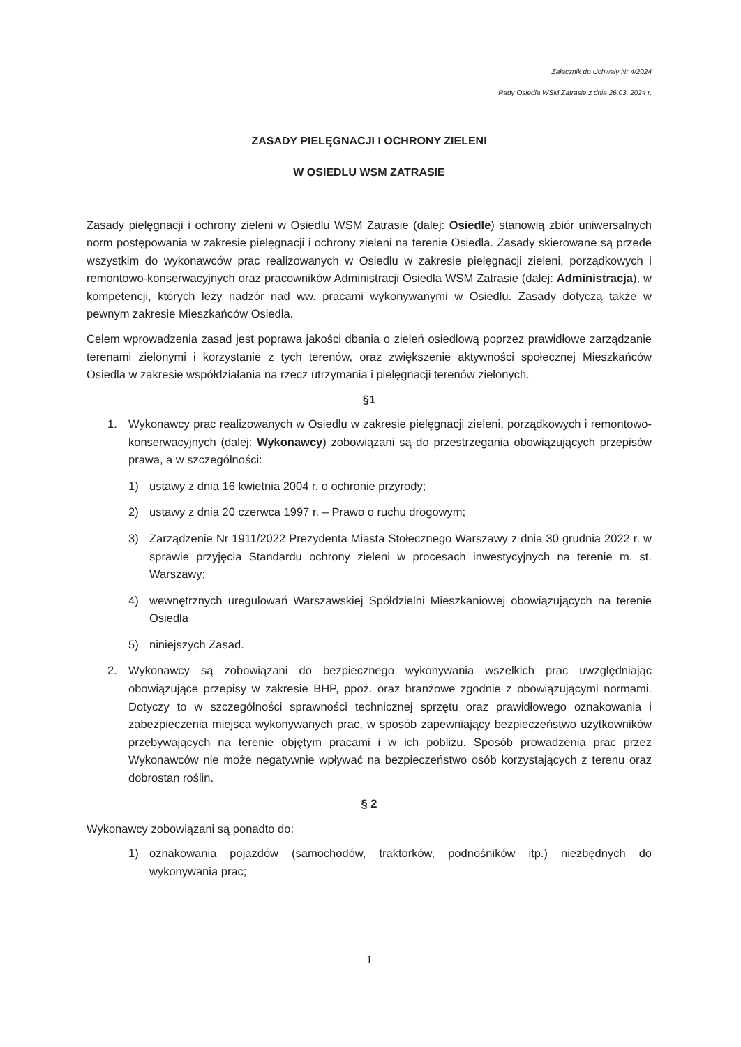Załącznik do Uchwały Nr 4/2024
Rady Osiedla WSM Zatrasie z dnia 26.03. 2024 r.
ZASADY PIELĘGNACJI I OCHRONY ZIELENI
W OSIEDLU WSM ZATRASIE
Zasady pielęgnacji i ochrony zieleni w Osiedlu WSM Zatrasie (dalej: Osiedle) stanowią zbiór uniwersalnych norm postępowania w zakresie pielęgnacji i ochrony zieleni na terenie Osiedla. Zasady skierowane są przede wszystkim do wykonawców prac realizowanych w Osiedlu w zakresie pielęgnacji zieleni, porządkowych i remontowo-konserwacyjnych oraz pracowników Administracji Osiedla WSM Zatrasie (dalej: Administracja), w kompetencji, których leży nadzór nad ww. pracami wykonywanymi w Osiedlu. Zasady dotyczą także w pewnym zakresie Mieszkańców Osiedla.
Celem wprowadzenia zasad jest poprawa jakości dbania o zieleń osiedlową poprzez prawidłowe zarządzanie terenami zielonymi i korzystanie z tych terenów, oraz zwiększenie aktywności społecznej Mieszkańców Osiedla w zakresie współdziałania na rzecz utrzymania i pielęgnacji terenów zielonych.
§1
1. Wykonawcy prac realizowanych w Osiedlu w zakresie pielęgnacji zieleni, porządkowych i remontowo-konserwacyjnych (dalej: Wykonawcy) zobowiązani są do przestrzegania obowiązujących przepisów prawa, a w szczególności:
1) ustawy z dnia 16 kwietnia 2004 r. o ochronie przyrody;
2) ustawy z dnia 20 czerwca 1997 r. – Prawo o ruchu drogowym;
3) Zarządzenie Nr 1911/2022 Prezydenta Miasta Stołecznego Warszawy z dnia 30 grudnia 2022 r. w sprawie przyjęcia Standardu ochrony zieleni w procesach inwestycyjnych na terenie m. st. Warszawy;
4) wewnętrznych uregulowań Warszawskiej Spółdzielni Mieszkaniowej obowiązujących na terenie Osiedla
5) niniejszych Zasad.
2. Wykonawcy są zobowiązani do bezpiecznego wykonywania wszelkich prac uwzględniając obowiązujące przepisy w zakresie BHP, ppoż. oraz branżowe zgodnie z obowiązującymi normami. Dotyczy to w szczególności sprawności technicznej sprzętu oraz prawidłowego oznakowania i zabezpieczenia miejsca wykonywanych prac, w sposób zapewniający bezpieczeństwo użytkowników przebywających na terenie objętym pracami i w ich pobliżu. Sposób prowadzenia prac przez Wykonawców nie może negatywnie wpływać na bezpieczeństwo osób korzystających z terenu oraz dobrostan roślin.
§ 2
Wykonawcy zobowiązani są ponadto do:
1) oznakowania pojazdów (samochodów, traktorków, podnośników itp.) niezbędnych do wykonywania prac;
1